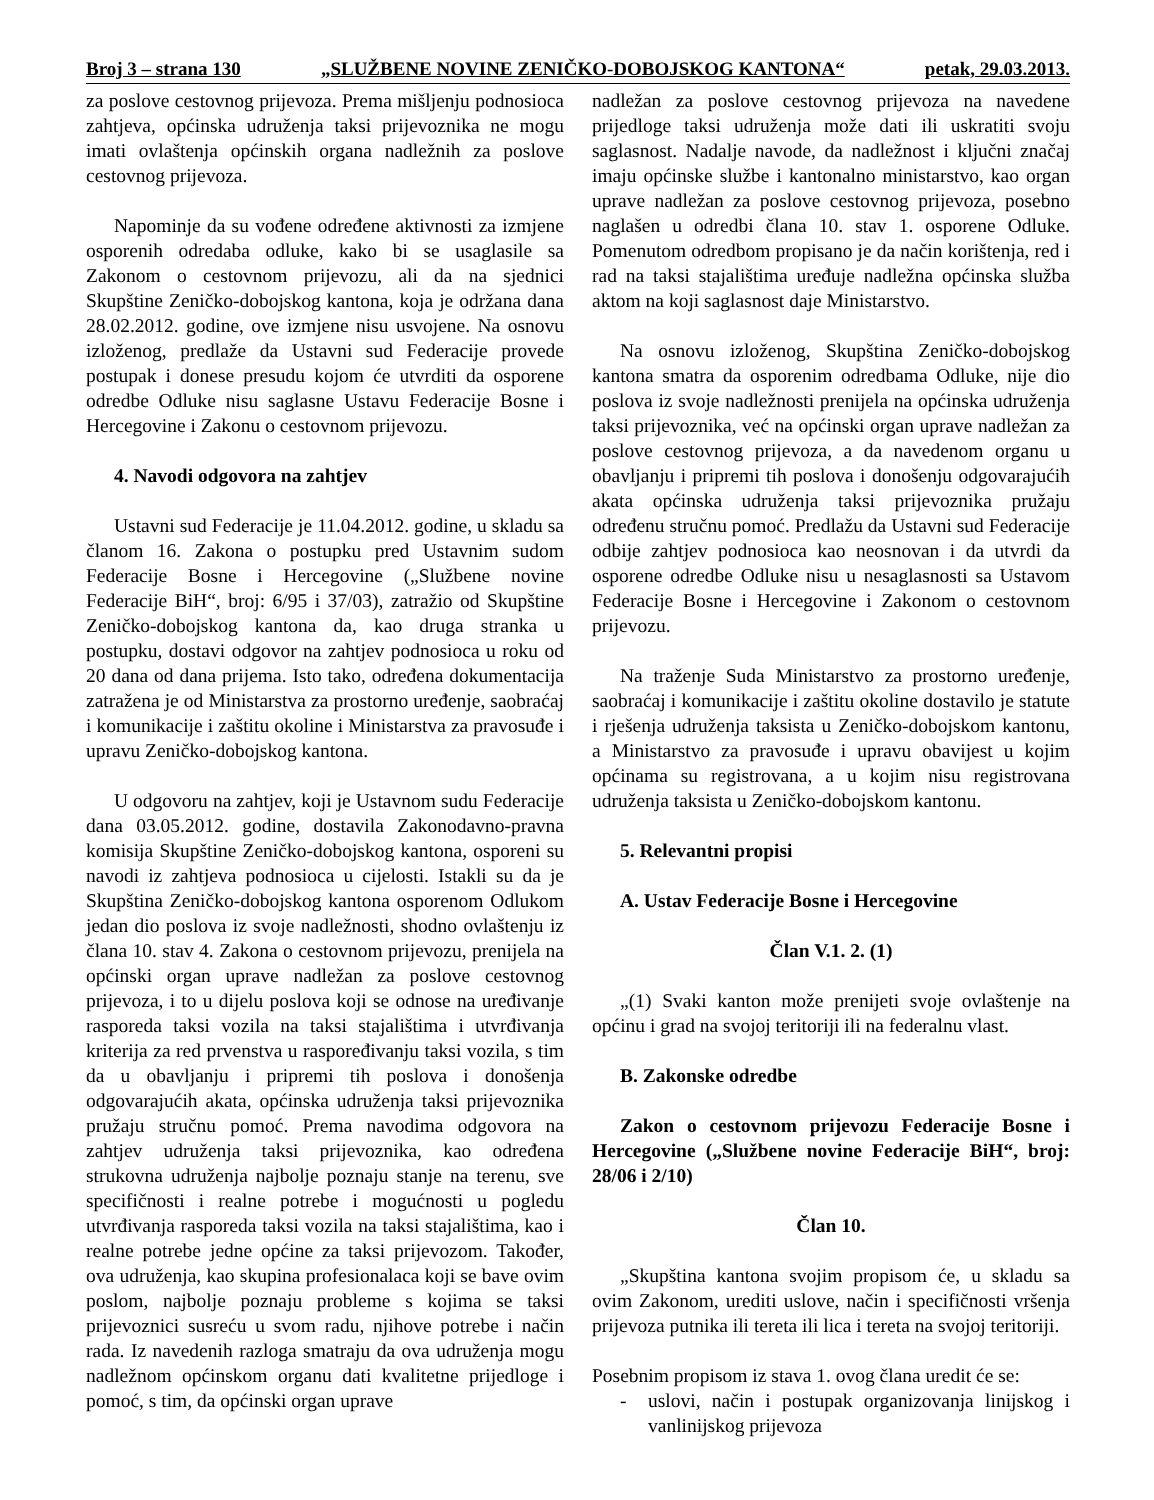Broj 3 – strana 130 „SLUŽBENE NOVINE ZENIČKO-DOBOJSKOG KANTONA“petak, 29.03.2013.
za poslove cestovnog prijevoza. Prema mišljenju podnosioca zahtjeva, općinska udruženja taksi prijevoznika ne mogu imati ovlaštenja općinskih organa nadležnih za poslove cestovnog prijevoza.
Napominje da su vođene određene aktivnosti za izmjene osporenih odredaba odluke, kako bi se usaglasile sa Zakonom o cestovnom prijevozu, ali da na sjednici Skupštine Zeničko-dobojskog kantona, koja je održana dana 28.02.2012. godine, ove izmjene nisu usvojene. Na osnovu izloženog, predlaže da Ustavni sud Federacije provede postupak i donese presudu kojom će utvrditi da osporene odredbe Odluke nisu saglasne Ustavu Federacije Bosne i Hercegovine i Zakonu o cestovnom prijevozu.
4. Navodi odgovora na zahtjev
Ustavni sud Federacije je 11.04.2012. godine, u skladu sa članom 16. Zakona o postupku pred Ustavnim sudom Federacije Bosne i Hercegovine („Službene novine Federacije BiH“, broj: 6/95 i 37/03), zatražio od Skupštine Zeničko-dobojskog kantona da, kao druga stranka u postupku, dostavi odgovor na zahtjev podnosioca u roku od 20 dana od dana prijema. Isto tako, određena dokumentacija zatražena je od Ministarstva za prostorno uređenje, saobraćaj i komunikacije i zaštitu okoline i Ministarstva za pravosuđe i upravu Zeničko-dobojskog kantona.
U odgovoru na zahtjev, koji je Ustavnom sudu Federacije dana 03.05.2012. godine, dostavila Zakonodavno-pravna komisija Skupštine Zeničko-dobojskog kantona, osporeni su navodi iz zahtjeva podnosioca u cijelosti. Istakli su da je Skupština Zeničko-dobojskog kantona osporenom Odlukom jedan dio poslova iz svoje nadležnosti, shodno ovlaštenju iz člana 10. stav 4. Zakona o cestovnom prijevozu, prenijela na općinski organ uprave nadležan za poslove cestovnog prijevoza, i to u dijelu poslova koji se odnose na uređivanje rasporeda taksi vozila na taksi stajalištima i utvrđivanja kriterija za red prvenstva u raspoređivanju taksi vozila, s tim da u obavljanju i pripremi tih poslova i donošenja odgovarajućih akata, općinska udruženja taksi prijevoznika pružaju stručnu pomoć. Prema navodima odgovora na zahtjev udruženja taksi prijevoznika, kao određena strukovna udruženja najbolje poznaju stanje na terenu, sve specifičnosti i realne potrebe i mogućnosti u pogledu utvrđivanja rasporeda taksi vozila na taksi stajalištima, kao i realne potrebe jedne općine za taksi prijevozom. Također, ova udruženja, kao skupina profesionalaca koji se bave ovim poslom, najbolje poznaju probleme s kojima se taksi prijevoznici susreću u svom radu, njihove potrebe i način rada. Iz navedenih razloga smatraju da ova udruženja mogu nadležnom općinskom organu dati kvalitetne prijedloge i pomoć, s tim, da općinski organ uprave
nadležan za poslove cestovnog prijevoza na navedene prijedloge taksi udruženja može dati ili uskratiti svoju saglasnost. Nadalje navode, da nadležnost i ključni značaj imaju općinske službe i kantonalno ministarstvo, kao organ uprave nadležan za poslove cestovnog prijevoza, posebno naglašen u odredbi člana 10. stav 1. osporene Odluke. Pomenutom odredbom propisano je da način korištenja, red i rad na taksi stajalištima uređuje nadležna općinska služba aktom na koji saglasnost daje Ministarstvo.
Na osnovu izloženog, Skupština Zeničko-dobojskog kantona smatra da osporenim odredbama Odluke, nije dio poslova iz svoje nadležnosti prenijela na općinska udruženja taksi prijevoznika, već na općinski organ uprave nadležan za poslove cestovnog prijevoza, a da navedenom organu u obavljanju i pripremi tih poslova i donošenju odgovarajućih akata općinska udruženja taksi prijevoznika pružaju određenu stručnu pomoć. Predlažu da Ustavni sud Federacije odbije zahtjev podnosioca kao neosnovan i da utvrdi da osporene odredbe Odluke nisu u nesaglasnosti sa Ustavom Federacije Bosne i Hercegovine i Zakonom o cestovnom prijevozu.
Na traženje Suda Ministarstvo za prostorno uređenje, saobraćaj i komunikacije i zaštitu okoline dostavilo je statute i rješenja udruženja taksista u Zeničko-dobojskom kantonu, a Ministarstvo za pravosuđe i upravu obavijest u kojim općinama su registrovana, a u kojim nisu registrovana udruženja taksista u Zeničko-dobojskom kantonu.
5. Relevantni propisi
A. Ustav Federacije Bosne i Hercegovine
Član V.1. 2. (1)
„(1) Svaki kanton može prenijeti svoje ovlaštenje na općinu i grad na svojoj teritoriji ili na federalnu vlast.
B. Zakonske odredbe
Zakon o cestovnom prijevozu Federacije Bosne i Hercegovine („Službene novine Federacije BiH“, broj: 28/06 i 2/10)
Član 10.
„Skupština kantona svojim propisom će, u skladu sa ovim Zakonom, urediti uslove, način i specifičnosti vršenja prijevoza putnika ili tereta ili lica i tereta na svojoj teritoriji.
Posebnim propisom iz stava 1. ovog člana uredit će se:
- uslovi, način i postupak organizovanja linijskog i vanlinijskog prijevoza